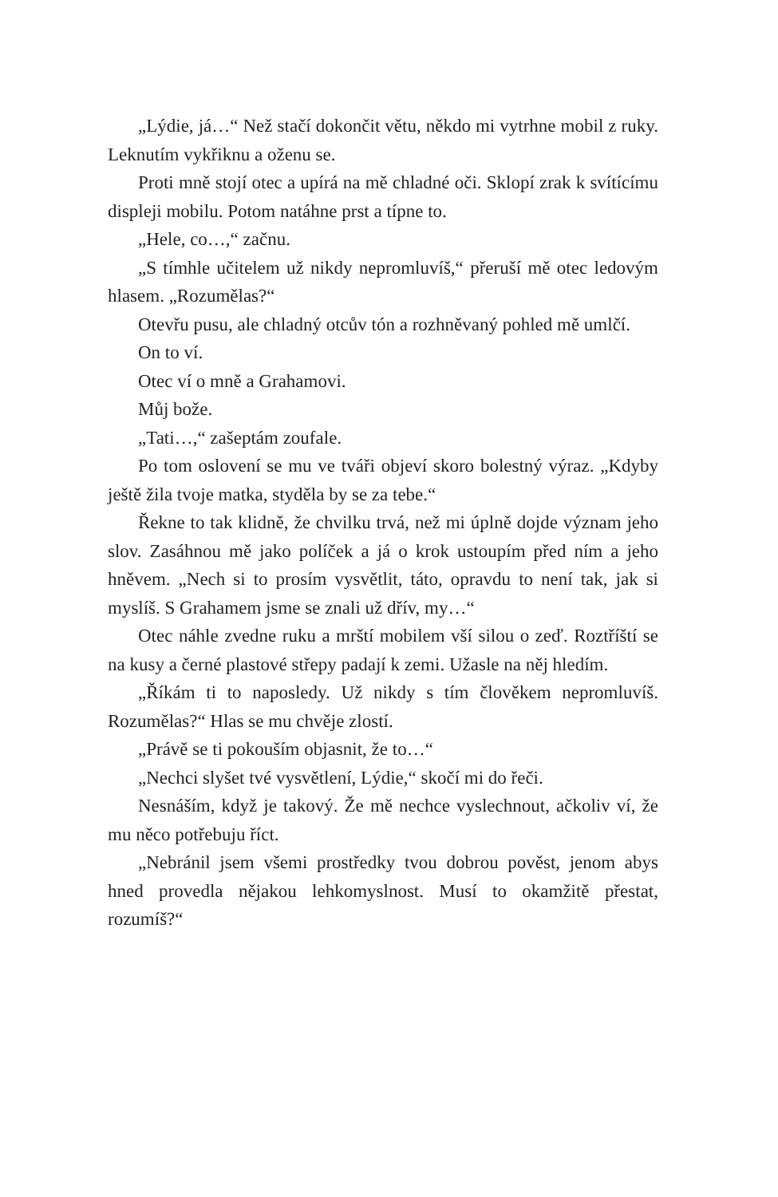„Lýdie, já…“ Než stačí dokončit větu, někdo mi vytrhne mobil z ruky. Leknutím vykřiknu a oženu se.
Proti mně stojí otec a upírá na mě chladné oči. Sklopí zrak k svítícímu displeji mobilu. Potom natáhne prst a típne to.
„Hele, co…,“ začnu.
„S tímhle učitelem už nikdy nepromluvíš,“ přeruší mě otec ledovým hlasem. „Rozumělas?“
Otevřu pusu, ale chladný otcův tón a rozhněvaný pohled mě umlčí.
On to ví.
Otec ví o mně a Grahamovi.
Můj bože.
„Tati…,“ zašeptám zoufale.
Po tom oslovení se mu ve tváři objeví skoro bolestný výraz. „Kdyby ještě žila tvoje matka, styděla by se za tebe.“
Řekne to tak klidně, že chvilku trvá, než mi úplně dojde význam jeho slov. Zasáhnou mě jako políček a já o krok ustoupím před ním a jeho hněvem. „Nech si to prosím vysvětlit, táto, opravdu to není tak, jak si myslíš. S Grahamem jsme se znali už dřív, my…“
Otec náhle zvedne ruku a mrští mobilem vší silou o zeď. Roztříští se na kusy a černé plastové střepy padají k zemi. Užasle na něj hledím.
„Říkám ti to naposledy. Už nikdy s tím člověkem nepromluvíš. Rozumělas?“ Hlas se mu chvěje zlostí.
„Právě se ti pokouším objasnit, že to…“
„Nechci slyšet tvé vysvětlení, Lýdie,“ skočí mi do řeči.
Nesnáším, když je takový. Že mě nechce vyslechnout, ačkoliv ví, že mu něco potřebuju říct.
„Nebránil jsem všemi prostředky tvou dobrou pověst, jenom abys hned provedla nějakou lehkomyslnost. Musí to okamžitě přestat, rozumíš?“